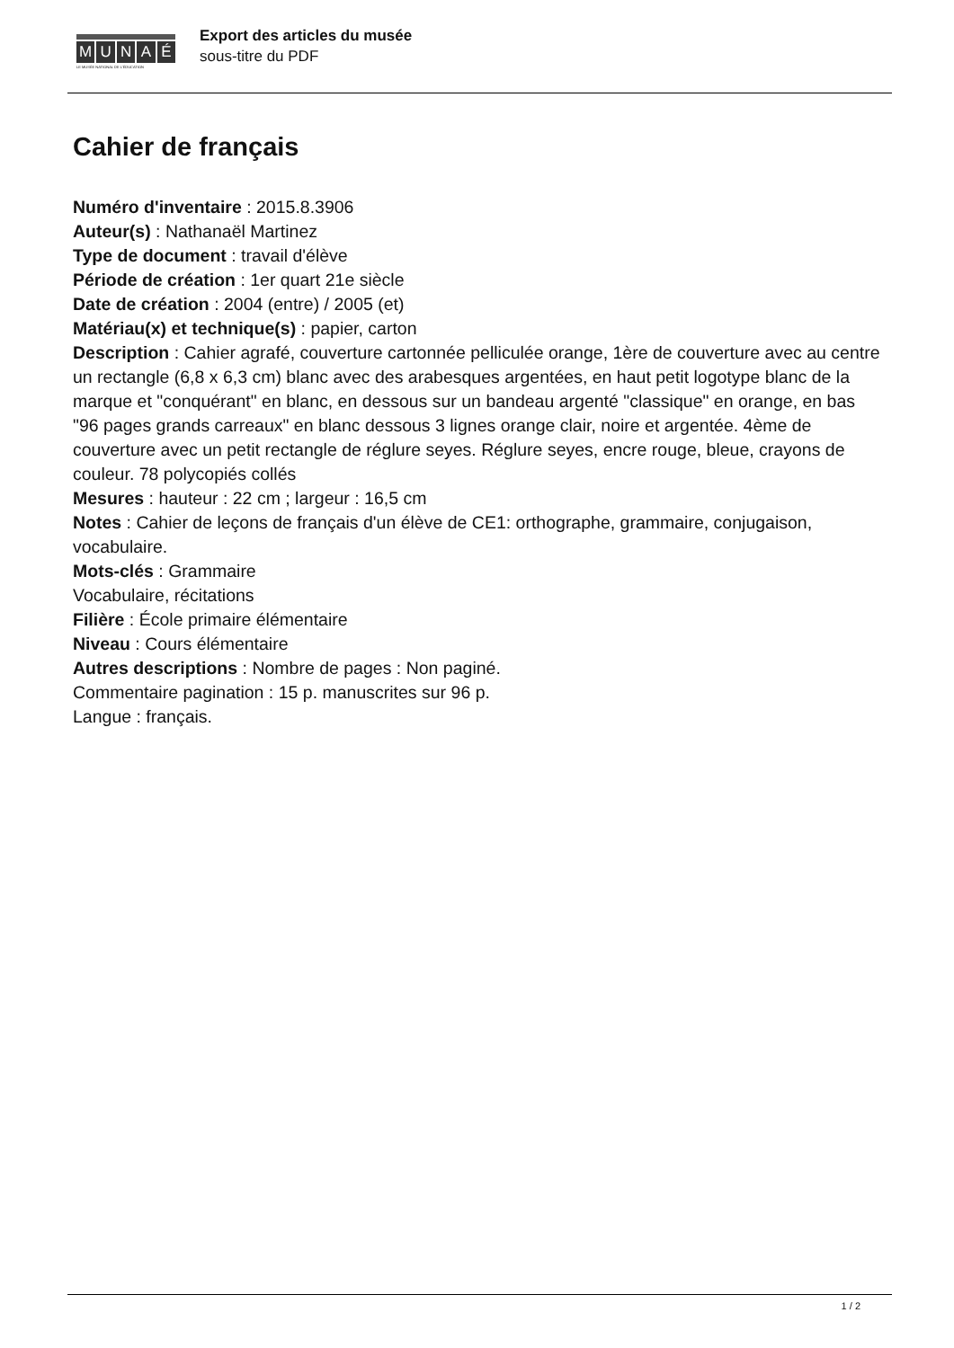MUNAÉ
LE MUSÉE NATIONAL DE L'ÉDUCATION
Export des articles du musée
sous-titre du PDF
Cahier de français
Numéro d'inventaire : 2015.8.3906
Auteur(s) : Nathanaël Martinez
Type de document : travail d'élève
Période de création : 1er quart 21e siècle
Date de création : 2004 (entre) / 2005 (et)
Matériau(x) et technique(s) : papier, carton
Description : Cahier agrafé, couverture cartonnée pelliculée orange, 1ère de couverture avec au centre un rectangle (6,8 x 6,3 cm) blanc avec des arabesques argentées, en haut petit logotype blanc de la marque et "conquérant" en blanc, en dessous sur un bandeau argenté "classique" en orange, en bas "96 pages grands carreaux" en blanc dessous 3 lignes orange clair, noire et argentée. 4ème de couverture avec un petit rectangle de réglure seyes. Réglure seyes, encre rouge, bleue, crayons de couleur. 78 polycopiés collés
Mesures : hauteur : 22 cm ; largeur : 16,5 cm
Notes : Cahier de leçons de français d'un élève de CE1: orthographe, grammaire, conjugaison, vocabulaire.
Mots-clés : Grammaire
Vocabulaire, récitations
Filière : École primaire élémentaire
Niveau : Cours élémentaire
Autres descriptions : Nombre de pages : Non paginé.
Commentaire pagination : 15 p. manuscrites sur 96 p.
Langue : français.
1 / 2